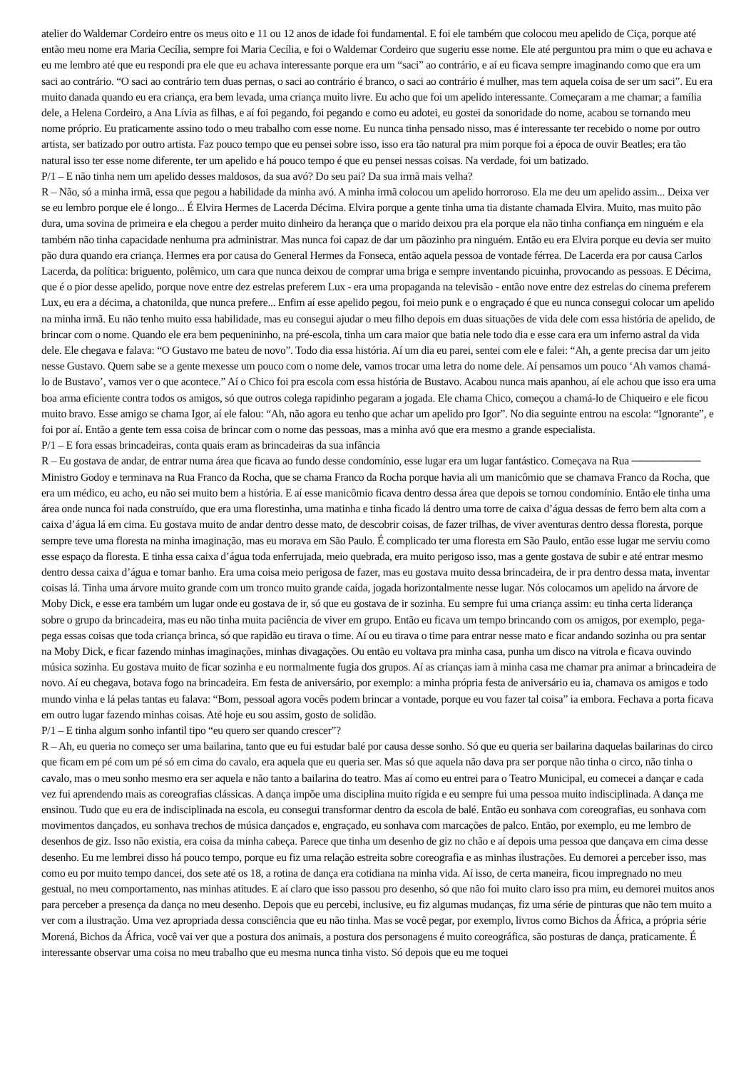atelier do Waldemar Cordeiro entre os meus oito e 11 ou 12 anos de idade foi fundamental. E foi ele também que colocou meu apelido de Ciça, porque até então meu nome era Maria Cecília, sempre foi Maria Cecília, e foi o Waldemar Cordeiro que sugeriu esse nome. Ele até perguntou pra mim o que eu achava e eu me lembro até que eu respondi pra ele que eu achava interessante porque era um “saci” ao contrário, e aí eu ficava sempre imaginando como que era um saci ao contrário. “O saci ao contrário tem duas pernas, o saci ao contrário é branco, o saci ao contrário é mulher, mas tem aquela coisa de ser um saci”. Eu era muito danada quando eu era criança, era bem levada, uma criança muito livre. Eu acho que foi um apelido interessante. Começaram a me chamar; a família dele, a Helena Cordeiro, a Ana Lívia as filhas, e aí foi pegando, foi pegando e como eu adotei, eu gostei da sonoridade do nome, acabou se tornando meu nome próprio. Eu praticamente assino todo o meu trabalho com esse nome. Eu nunca tinha pensado nisso, mas é interessante ter recebido o nome por outro artista, ser batizado por outro artista. Faz pouco tempo que eu pensei sobre isso, isso era tão natural pra mim porque foi a época de ouvir Beatles; era tão natural isso ter esse nome diferente, ter um apelido e há pouco tempo é que eu pensei nessas coisas. Na verdade, foi um batizado.
P/1 – E não tinha nem um apelido desses maldosos, da sua avó? Do seu pai? Da sua irmã mais velha?
R – Não, só a minha irmã, essa que pegou a habilidade da minha avó. A minha irmã colocou um apelido horroroso. Ela me deu um apelido assim... Deixa ver se eu lembro porque ele é longo... É Elvira Hermes de Lacerda Décima. Elvira porque a gente tinha uma tia distante chamada Elvira. Muito, mas muito pão dura, uma sovina de primeira e ela chegou a perder muito dinheiro da herança que o marido deixou pra ela porque ela não tinha confiança em ninguém e ela também não tinha capacidade nenhuma pra administrar. Mas nunca foi capaz de dar um pãozinho pra ninguém. Então eu era Elvira porque eu devia ser muito pão dura quando era criança. Hermes era por causa do General Hermes da Fonseca, então aquela pessoa de vontade férrea. De Lacerda era por causa Carlos Lacerda, da política: briguento, polêmico, um cara que nunca deixou de comprar uma briga e sempre inventando picuinha, provocando as pessoas. E Décima, que é o pior desse apelido, porque nove entre dez estrelas preferem Lux - era uma propaganda na televisão - então nove entre dez estrelas do cinema preferem Lux, eu era a décima, a chatonilda, que nunca prefere... Enfim aí esse apelido pegou, foi meio punk e o engraçado é que eu nunca consegui colocar um apelido na minha irmã. Eu não tenho muito essa habilidade, mas eu consegui ajudar o meu filho depois em duas situações de vida dele com essa história de apelido, de brincar com o nome. Quando ele era bem pequenininho, na pré-escola, tinha um cara maior que batia nele todo dia e esse cara era um inferno astral da vida dele. Ele chegava e falava: “O Gustavo me bateu de novo”. Todo dia essa história. Aí um dia eu parei, sentei com ele e falei: “Ah, a gente precisa dar um jeito nesse Gustavo. Quem sabe se a gente mexesse um pouco com o nome dele, vamos trocar uma letra do nome dele. Aí pensamos um pouco ‘Ah vamos chamá-lo de Bustavo’, vamos ver o que acontece.” Aí o Chico foi pra escola com essa história de Bustavo. Acabou nunca mais apanhou, aí ele achou que isso era uma boa arma eficiente contra todos os amigos, só que outros colega rapidinho pegaram a jogada. Ele chama Chico, começou a chamá-lo de Chiqueiro e ele ficou muito bravo. Esse amigo se chama Igor, aí ele falou: “Ah, não agora eu tenho que achar um apelido pro Igor”. No dia seguinte entrou na escola: “Ignorante”, e foi por aí. Então a gente tem essa coisa de brincar com o nome das pessoas, mas a minha avó que era mesmo a grande especialista.
P/1 – E fora essas brincadeiras, conta quais eram as brincadeiras da sua infância
R – Eu gostava de andar, de entrar numa área que ficava ao fundo desse condomínio, esse lugar era um lugar fantástico. Começava na Rua ───────── Ministro Godoy e terminava na Rua Franco da Rocha, que se chama Franco da Rocha porque havia ali um manicômio que se chamava Franco da Rocha, que era um médico, eu acho, eu não sei muito bem a história. E aí esse manicômio ficava dentro dessa área que depois se tornou condomínio. Então ele tinha uma área onde nunca foi nada construído, que era uma florestinha, uma matinha e tinha ficado lá dentro uma torre de caixa d’água dessas de ferro bem alta com a caixa d’água lá em cima. Eu gostava muito de andar dentro desse mato, de descobrir coisas, de fazer trilhas, de viver aventuras dentro dessa floresta, porque sempre teve uma floresta na minha imaginação, mas eu morava em São Paulo. É complicado ter uma floresta em São Paulo, então esse lugar me serviu como esse espaço da floresta. E tinha essa caixa d’água toda enferrujada, meio quebrada, era muito perigoso isso, mas a gente gostava de subir e até entrar mesmo dentro dessa caixa d’água e tomar banho. Era uma coisa meio perigosa de fazer, mas eu gostava muito dessa brincadeira, de ir pra dentro dessa mata, inventar coisas lá. Tinha uma árvore muito grande com um tronco muito grande caída, jogada horizontalmente nesse lugar. Nós colocamos um apelido na árvore de Moby Dick, e esse era também um lugar onde eu gostava de ir, só que eu gostava de ir sozinha. Eu sempre fui uma criança assim: eu tinha certa liderança sobre o grupo da brincadeira, mas eu não tinha muita paciência de viver em grupo. Então eu ficava um tempo brincando com os amigos, por exemplo, pega-pega essas coisas que toda criança brinca, só que rapidão eu tirava o time. Aí ou eu tirava o time para entrar nesse mato e ficar andando sozinha ou pra sentar na Moby Dick, e ficar fazendo minhas imaginações, minhas divagações. Ou então eu voltava pra minha casa, punha um disco na vitrola e ficava ouvindo música sozinha. Eu gostava muito de ficar sozinha e eu normalmente fugia dos grupos. Aí as crianças iam à minha casa me chamar pra animar a brincadeira de novo. Aí eu chegava, botava fogo na brincadeira. Em festa de aniversário, por exemplo: a minha própria festa de aniversário eu ia, chamava os amigos e todo mundo vinha e lá pelas tantas eu falava: “Bom, pessoal agora vocês podem brincar a vontade, porque eu vou fazer tal coisa” ia embora. Fechava a porta ficava em outro lugar fazendo minhas coisas. Até hoje eu sou assim, gosto de solidão.
P/1 – E tinha algum sonho infantil tipo “eu quero ser quando crescer”?
R – Ah, eu queria no começo ser uma bailarina, tanto que eu fui estudar balé por causa desse sonho. Só que eu queria ser bailarina daquelas bailarinas do circo que ficam em pé com um pé só em cima do cavalo, era aquela que eu queria ser. Mas só que aquela não dava pra ser porque não tinha o circo, não tinha o cavalo, mas o meu sonho mesmo era ser aquela e não tanto a bailarina do teatro. Mas aí como eu entrei para o Teatro Municipal, eu comecei a dançar e cada vez fui aprendendo mais as coreografias clássicas. A dança impõe uma disciplina muito rígida e eu sempre fui uma pessoa muito indisciplinada. A dança me ensinou. Tudo que eu era de indisciplinada na escola, eu consegui transformar dentro da escola de balé. Então eu sonhava com coreografias, eu sonhava com movimentos dançados, eu sonhava trechos de música dançados e, engraçado, eu sonhava com marcações de palco. Então, por exemplo, eu me lembro de desenhos de giz. Isso não existia, era coisa da minha cabeça. Parece que tinha um desenho de giz no chão e aí depois uma pessoa que dançava em cima desse desenho. Eu me lembrei disso há pouco tempo, porque eu fiz uma relação estreita sobre coreografia e as minhas ilustrações. Eu demorei a perceber isso, mas como eu por muito tempo dancei, dos sete até os 18, a rotina de dança era cotidiana na minha vida. Aí isso, de certa maneira, ficou impregnado no meu gestual, no meu comportamento, nas minhas atitudes. E aí claro que isso passou pro desenho, só que não foi muito claro isso pra mim, eu demorei muitos anos para perceber a presença da dança no meu desenho. Depois que eu percebi, inclusive, eu fiz algumas mudanças, fiz uma série de pinturas que não tem muito a ver com a ilustração. Uma vez apropriada dessa consciência que eu não tinha. Mas se você pegar, por exemplo, livros como Bichos da África, a própria série Morená, Bichos da África, você vai ver que a postura dos animais, a postura dos personagens é muito coreográfica, são posturas de dança, praticamente. É interessante observar uma coisa no meu trabalho que eu mesma nunca tinha visto. Só depois que eu me toquei